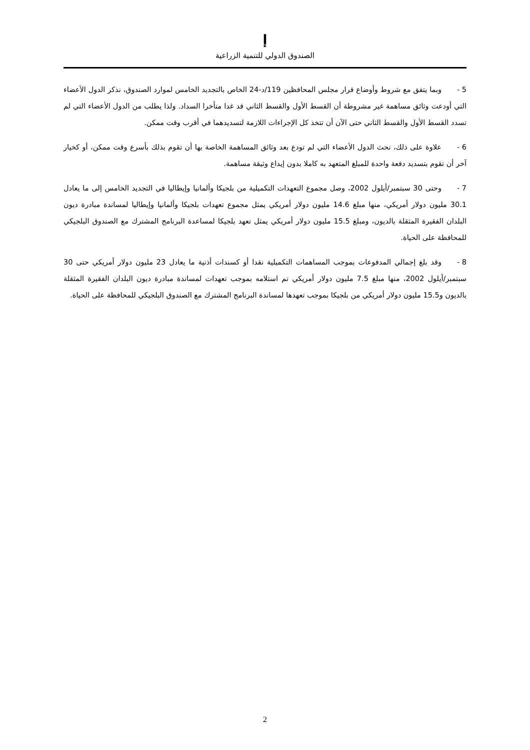ﺇ
الصندوق الدولي للتنمية الزراعية
5 - وبما يتفق مع شروط وأوضاع قرار مجلس المحافظين 119/د-24 الخاص بالتجديد الخامس لموارد الصندوق، نذكر الدول الأعضاء التي أودعت وثائق مساهمة غير مشروطة أن القسط الأول والقسط الثاني قد غدا متأخرا السداد. ولذا يطلب من الدول الأعضاء التي لم تسدد القسط الأول والقسط الثاني حتى الآن أن تتخذ كل الإجراءات اللازمة لتسديدهما في أقرب وقت ممكن.
6 - علاوة على ذلك، نحث الدول الأعضاء التي لم تودع بعد وثائق المساهمة الخاصة بها أن تقوم بذلك بأسرع وقت ممكن، أو كخيار آخر أن تقوم بتسديد دفعة واحدة للمبلغ المتعهد به كاملا بدون إيداع وثيقة مساهمة.
7 - وحتى 30 سبتمبر/أيلول 2002، وصل مجموع التعهدات التكميلية من بلجيكا وألمانيا وإيطاليا في التجديد الخامس إلى ما يعادل 30.1 مليون دولار أمريكي، منها مبلغ 14.6 مليون دولار أمريكي يمثل مجموع تعهدات بلجيكا وألمانيا وإيطاليا لمساندة مبادرة ديون البلدان الفقيرة المثقلة بالديون، ومبلغ 15.5 مليون دولار أمريكي يمثل تعهد بلجيكا لمساعدة البرنامج المشترك مع الصندوق البلجيكي للمحافظة على الحياة.
8 - وقد بلغ إجمالي المدفوعات بموجب المساهمات التكميلية نقدا أو كسندات أذنية ما يعادل 23 مليون دولار أمريكي حتى 30 سبتمبر/أيلول 2002، منها مبلغ 7.5 مليون دولار أمريكي تم استلامه بموجب تعهدات لمساندة مبادرة ديون البلدان الفقيرة المثقلة بالديون و15.5 مليون دولار أمريكي من بلجيكا بموجب تعهدها لمساندة البرنامج المشترك مع الصندوق البلجيكي للمحافظة على الحياة.
2